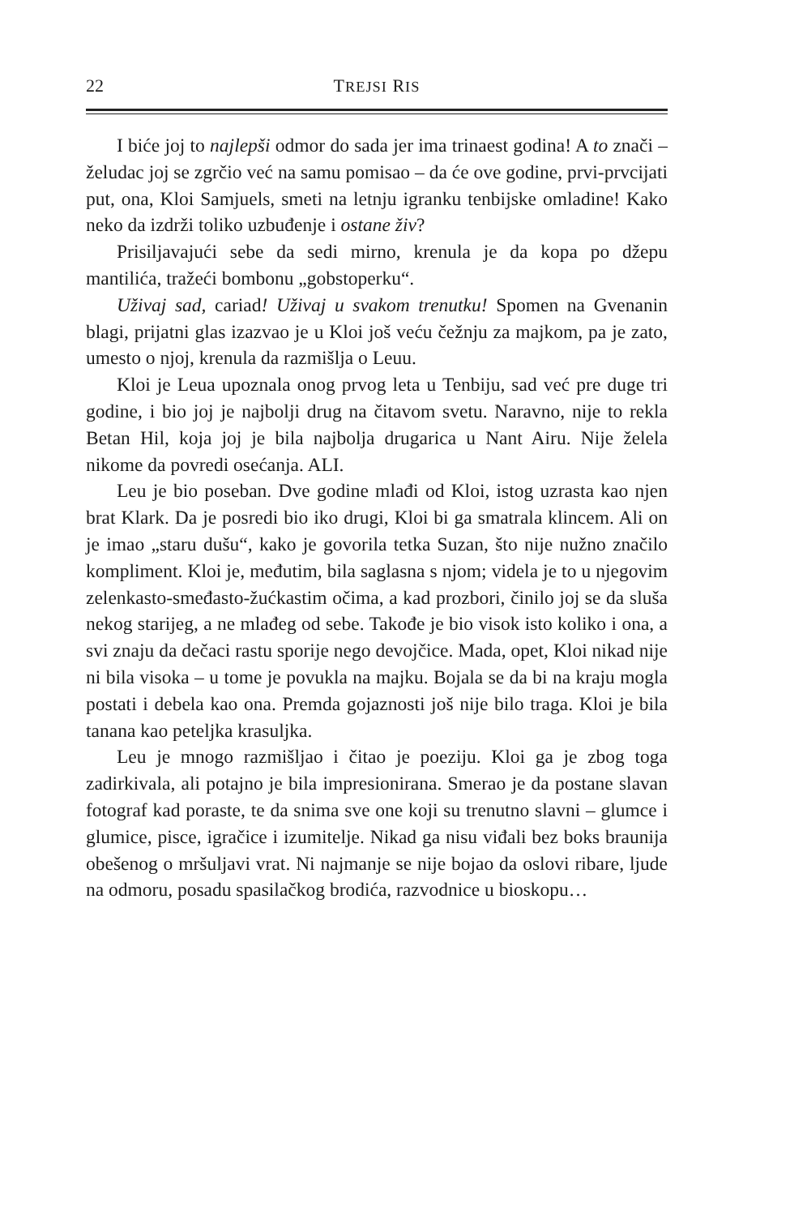22 TREJSI RIS
I biće joj to najlepši odmor do sada jer ima trinaest godina! A to znači – želudac joj se zgrčio već na samu pomisao – da će ove godine, prvi-prvcijati put, ona, Kloi Samjuels, smeti na letnju igranku tenbijske omladine! Kako neko da izdrži toliko uzbuđenje i ostane živ?
Prisiljavajući sebe da sedi mirno, krenula je da kopa po džepu mantilića, tražeći bombonu „gobstoperku“.
Uživaj sad, cariad! Uživaj u svakom trenutku! Spomen na Gvenanin blagi, prijatni glas izazvao je u Kloi još veću čežnju za majkom, pa je zato, umesto o njoj, krenula da razmišlja o Leuu.
Kloi je Leua upoznala onog prvog leta u Tenbiju, sad već pre duge tri godine, i bio joj je najbolji drug na čitavom svetu. Naravno, nije to rekla Betan Hil, koja joj je bila najbolja drugarica u Nant Airu. Nije želela nikome da povredi osećanja. ALI.
Leu je bio poseban. Dve godine mlađi od Kloi, istog uzrasta kao njen brat Klark. Da je posredi bio iko drugi, Kloi bi ga smatrala klincem. Ali on je imao „staru dušu“, kako je govorila tetka Suzan, što nije nužno značilo kompliment. Kloi je, međutim, bila saglasna s njom; videla je to u njegovim zelenkasto-smeđasto-žućkastim očima, a kad prozbori, činilo joj se da sluša nekog starijeg, a ne mlađeg od sebe. Takođe je bio visok isto koliko i ona, a svi znaju da dečaci rastu sporije nego devojčice. Mada, opet, Kloi nikad nije ni bila visoka – u tome je povukla na majku. Bojala se da bi na kraju mogla postati i debela kao ona. Premda gojaznosti još nije bilo traga. Kloi je bila tanana kao peteljka krasuljka.
Leu je mnogo razmišljao i čitao je poeziju. Kloi ga je zbog toga zadirkivala, ali potajno je bila impresionirana. Smerao je da postane slavan fotograf kad poraste, te da snima sve one koji su trenutno slavni – glumce i glumice, pisce, igračice i izumitelje. Nikad ga nisu viđali bez boks braunija obešenog o mršuljavi vrat. Ni najmanje se nije bojao da oslovi ribare, ljude na odmoru, posadu spasilačkog brodića, razvodnice u bioskopu…